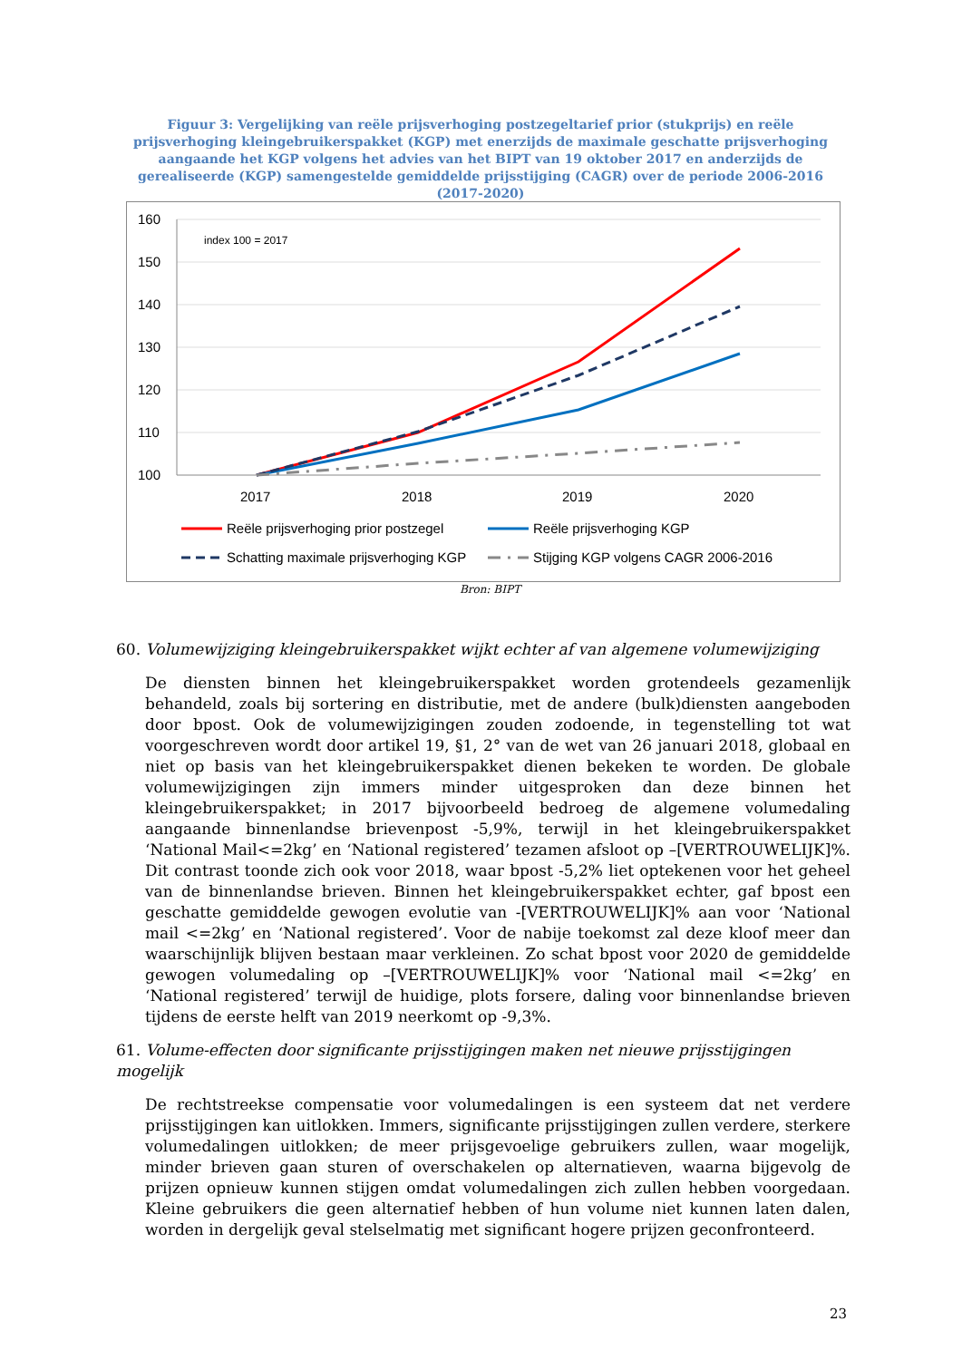Figuur 3: Vergelijking van reële prijsverhoging postzegeltarief prior (stukprijs) en reële prijsverhoging kleingebruikerspakket (KGP) met enerzijds de maximale geschatte prijsverhoging aangaande het KGP volgens het advies van het BIPT van 19 oktober 2017 en anderzijds de gerealiseerde (KGP) samengestelde gemiddelde prijsstijging (CAGR) over de periode 2006-2016 (2017-2020)
160
150
140
130
120
110
100
index 100 = 2017
2017
2018
2019
2020
Reële prijsverhoging prior postzegel
Reële prijsverhoging KGP
Schatting maximale prijsverhoging KGP
Stijging KGP volgens CAGR 2006-2016
Bron: BIPT
60. Volumewijziging kleingebruikerspakket wijkt echter af van algemene volumewijziging
De diensten binnen het kleingebruikerspakket worden grotendeels gezamenlijk behandeld, zoals bij sortering en distributie, met de andere (bulk)diensten aangeboden door bpost. Ook de volumewijzigingen zouden zodoende, in tegenstelling tot wat voorgeschreven wordt door artikel 19, §1, 2° van de wet van 26 januari 2018, globaal en niet op basis van het kleingebruikerspakket dienen bekeken te worden. De globale volumewijzigingen zijn immers minder uitgesproken dan deze binnen het kleingebruikerspakket; in 2017 bijvoorbeeld bedroeg de algemene volumedaling aangaande binnenlandse brievenpost -5,9%, terwijl in het kleingebruikerspakket ‘National Mail<=2kg’ en ‘National registered’ tezamen afsloot op –[VERTROUWELIJK]%. Dit contrast toonde zich ook voor 2018, waar bpost -5,2% liet optekenen voor het geheel van de binnenlandse brieven. Binnen het kleingebruikerspakket echter, gaf bpost een geschatte gemiddelde gewogen evolutie van -[VERTROUWELIJK]% aan voor ‘National mail <=2kg’ en ‘National registered’. Voor de nabije toekomst zal deze kloof meer dan waarschijnlijk blijven bestaan maar verkleinen. Zo schat bpost voor 2020 de gemiddelde gewogen volumedaling op –[VERTROUWELIJK]% voor ‘National mail <=2kg’ en ‘National registered’ terwijl de huidige, plots forsere, daling voor binnenlandse brieven tijdens de eerste helft van 2019 neerkomt op -9,3%.
61. Volume-effecten door significante prijsstijgingen maken net nieuwe prijsstijgingen mogelijk
De rechtstreekse compensatie voor volumedalingen is een systeem dat net verdere prijsstijgingen kan uitlokken. Immers, significante prijsstijgingen zullen verdere, sterkere volumedalingen uitlokken; de meer prijsgevoelige gebruikers zullen, waar mogelijk, minder brieven gaan sturen of overschakelen op alternatieven, waarna bijgevolg de prijzen opnieuw kunnen stijgen omdat volumedalingen zich zullen hebben voorgedaan. Kleine gebruikers die geen alternatief hebben of hun volume niet kunnen laten dalen, worden in dergelijk geval stelselmatig met significant hogere prijzen geconfronteerd.
23